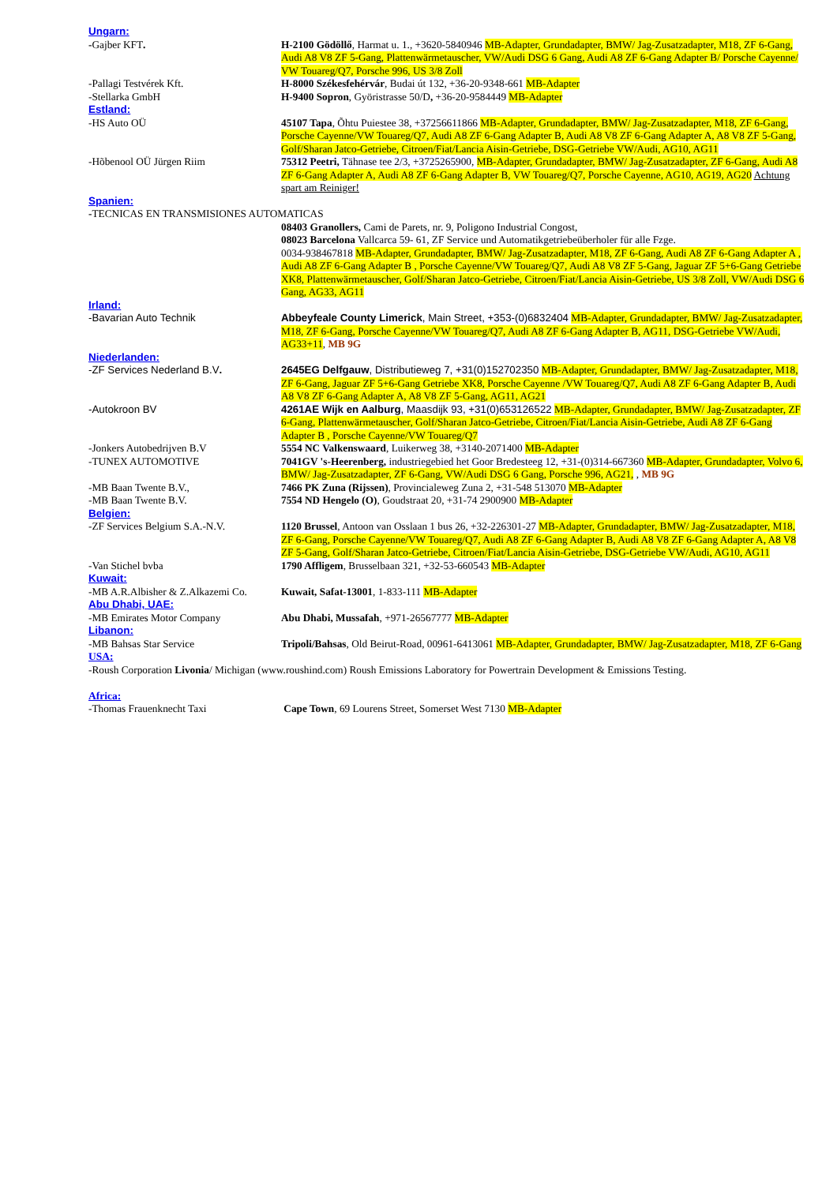Ungarn:
-Gajber KFT. H-2100 Gödöllő, Harmat u. 1., +3620-5840946 MB-Adapter, Grundadapter, BMW/ Jag-Zusatzadapter, M18, ZF 6-Gang, Audi A8 V8 ZF 5-Gang, Plattenwärmetauscher, VW/Audi DSG 6 Gang, Audi A8 ZF 6-Gang Adapter B/ Porsche Cayenne/ VW Touareg/Q7, Porsche 996, US 3/8 Zoll
-Pallagi Testvérek Kft. H-8000 Székesfehérvár, Budai út 132, +36-20-9348-661 MB-Adapter
-Stellarka GmbH H-9400 Sopron, Györistrasse 50/D, +36-20-9584449 MB-Adapter
Estland:
-HS Auto OÜ 45107 Tapa, Õhtu Puiestee 38, +37256611866 MB-Adapter, Grundadapter, BMW/ Jag-Zusatzadapter, M18, ZF 6-Gang, Porsche Cayenne/VW Touareg/Q7, Audi A8 ZF 6-Gang Adapter B, Audi A8 V8 ZF 6-Gang Adapter A, A8 V8 ZF 5-Gang, Golf/Sharan Jatco-Getriebe, Citroen/Fiat/Lancia Aisin-Getriebe, DSG-Getriebe VW/Audi, AG10, AG11
-Hõbenool OÜ Jürgen Riim 75312 Peetri, Tähnase tee 2/3, +3725265900, MB-Adapter, Grundadapter, BMW/ Jag-Zusatzadapter, ZF 6-Gang, Audi A8 ZF 6-Gang Adapter A, Audi A8 ZF 6-Gang Adapter B, VW Touareg/Q7, Porsche Cayenne, AG10, AG19, AG20 Achtung spart am Reiniger!
Spanien:
-TECNICAS EN TRANSMISIONES AUTOMATICAS
08403 Granollers, Cami de Parets, nr. 9, Poligono Industrial Congost,
08023 Barcelona Vallcarca 59- 61, ZF Service und Automatikgetriebeüberholer für alle Fzge.
0034-938467818 MB-Adapter, Grundadapter, BMW/ Jag-Zusatzadapter, M18, ZF 6-Gang, Audi A8 ZF 6-Gang Adapter A , Audi A8 ZF 6-Gang Adapter B , Porsche Cayenne/VW Touareg/Q7, Audi A8 V8 ZF 5-Gang, Jaguar ZF 5+6-Gang Getriebe XK8, Plattenwärmetauscher, Golf/Sharan Jatco-Getriebe, Citroen/Fiat/Lancia Aisin-Getriebe, US 3/8 Zoll, VW/Audi DSG 6 Gang, AG33, AG11
Irland:
-Bavarian Auto Technik Abbeyfeale County Limerick, Main Street, +353-(0)6832404 MB-Adapter, Grundadapter, BMW/ Jag-Zusatzadapter, M18, ZF 6-Gang, Porsche Cayenne/VW Touareg/Q7, Audi A8 ZF 6-Gang Adapter B, AG11, DSG-Getriebe VW/Audi, AG33+11, MB 9G
Niederlanden:
-ZF Services Nederland B.V. 2645EG Delfgauw, Distributieweg 7, +31(0)152702350 MB-Adapter, Grundadapter, BMW/ Jag-Zusatzadapter, M18, ZF 6-Gang, Jaguar ZF 5+6-Gang Getriebe XK8, Porsche Cayenne /VW Touareg/Q7, Audi A8 ZF 6-Gang Adapter B, Audi A8 V8 ZF 6-Gang Adapter A, A8 V8 ZF 5-Gang, AG11, AG21
-Autokroon BV 4261AE Wijk en Aalburg, Maasdijk 93, +31(0)653126522 MB-Adapter, Grundadapter, BMW/ Jag-Zusatzadapter, ZF 6-Gang, Plattenwärmetauscher, Golf/Sharan Jatco-Getriebe, Citroen/Fiat/Lancia Aisin-Getriebe, Audi A8 ZF 6-Gang Adapter B , Porsche Cayenne/VW Touareg/Q7
-Jonkers Autobedrijven B.V 5554 NC Valkenswaard, Luikerweg 38, +3140-2071400 MB-Adapter
-TUNEX AUTOMOTIVE 7041GV 's-Heerenberg, industriegebied het Goor Bredesteeg 12, +31-(0)314-667360 MB-Adapter, Grundadapter, Volvo 6, BMW/ Jag-Zusatzadapter, ZF 6-Gang, VW/Audi DSG 6 Gang, Porsche 996, AG21, , MB 9G
-MB Baan Twente B.V., 7466 PK Zuna (Rijssen), Provincialeweg Zuna 2, +31-548 513070 MB-Adapter
-MB Baan Twente B.V. 7554 ND Hengelo (O), Goudstraat 20, +31-74 2900900 MB-Adapter
Belgien:
-ZF Services Belgium S.A.-N.V. 1120 Brussel, Antoon van Osslaan 1 bus 26, +32-226301-27 MB-Adapter, Grundadapter, BMW/ Jag-Zusatzadapter, M18, ZF 6-Gang, Porsche Cayenne/VW Touareg/Q7, Audi A8 ZF 6-Gang Adapter B, Audi A8 V8 ZF 6-Gang Adapter A, A8 V8 ZF 5-Gang, Golf/Sharan Jatco-Getriebe, Citroen/Fiat/Lancia Aisin-Getriebe, DSG-Getriebe VW/Audi, AG10, AG11
-Van Stichel bvba 1790 Affligem, Brusselbaan 321, +32-53-660543 MB-Adapter
Kuwait:
-MB A.R.Albisher & Z.Alkazemi Co.
Kuwait, Safat-13001, 1-833-111 MB-Adapter
Abu Dhabi, UAE:
-MB Emirates Motor Company Abu Dhabi, Mussafah, +971-26567777 MB-Adapter
Libanon:
-MB Bahsas Star Service Tripoli/Bahsas, Old Beirut-Road, 00961-6413061 MB-Adapter, Grundadapter, BMW/ Jag-Zusatzadapter, M18, ZF 6-Gang
USA:
-Roush Corporation Livonia/ Michigan (www.roushind.com) Roush Emissions Laboratory for Powertrain Development & Emissions Testing.
Africa:
-Thomas Frauenknecht Taxi Cape Town, 69 Lourens Street, Somerset West 7130 MB-Adapter